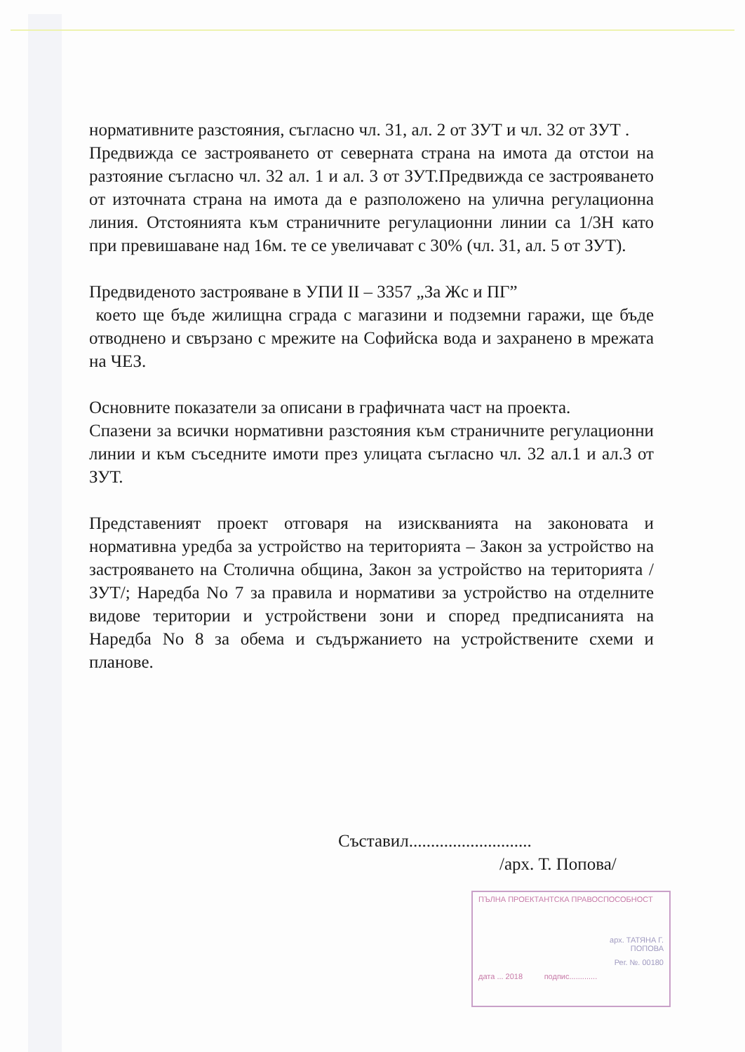нормативните разстояния, съгласно чл. 31, ал. 2 от ЗУТ и чл. 32 от ЗУТ .
Предвижда се застрояването от северната страна на имота да отстои на разтояние съгласно чл. 32 ал. 1 и ал. 3 от ЗУТ.Предвижда се застрояването от източната страна на имота да е разположено на улична регулационна линия. Отстоянията към страничните регулационни линии са 1/3Н като при превишаване над 16м. те се увеличават с 30% (чл. 31, ал. 5 от ЗУТ).
Предвиденото застрояване в УПИ II – 3357 „За Жс и ПГ”
което ще бъде жилищна сграда с магазини и подземни гаражи, ще бъде отводнено и свързано с мрежите на Софийска вода и захранено в мрежата на ЧЕЗ.
Основните показатели за описани в графичната част на проекта.
Спазени за всички нормативни разстояния към страничните регулационни линии и към съседните имоти през улицата съгласно чл. 32 ал.1 и ал.3 от ЗУТ.
Представеният проект отговаря на изискванията на законовата и нормативна уредба за устройство на територията – Закон за устройство на застрояването на Столична община, Закон за устройство на територията /ЗУТ/; Наредба No 7 за правила и нормативи за устройство на отделните видове територии и устройствени зони и според предписанията на Наредба No 8 за обема и съдържанието на устройствените схеми и планове.
Съставил............................
/арх. Т. Попова/
ПЪЛНА ПРОЕКТАНТСКА ПРАВОСПОСОБНОСТ
арх. ТАТЯНА Г.
ПОПОВА
Рег. №. 00180
дата ... 2018 подпис.............